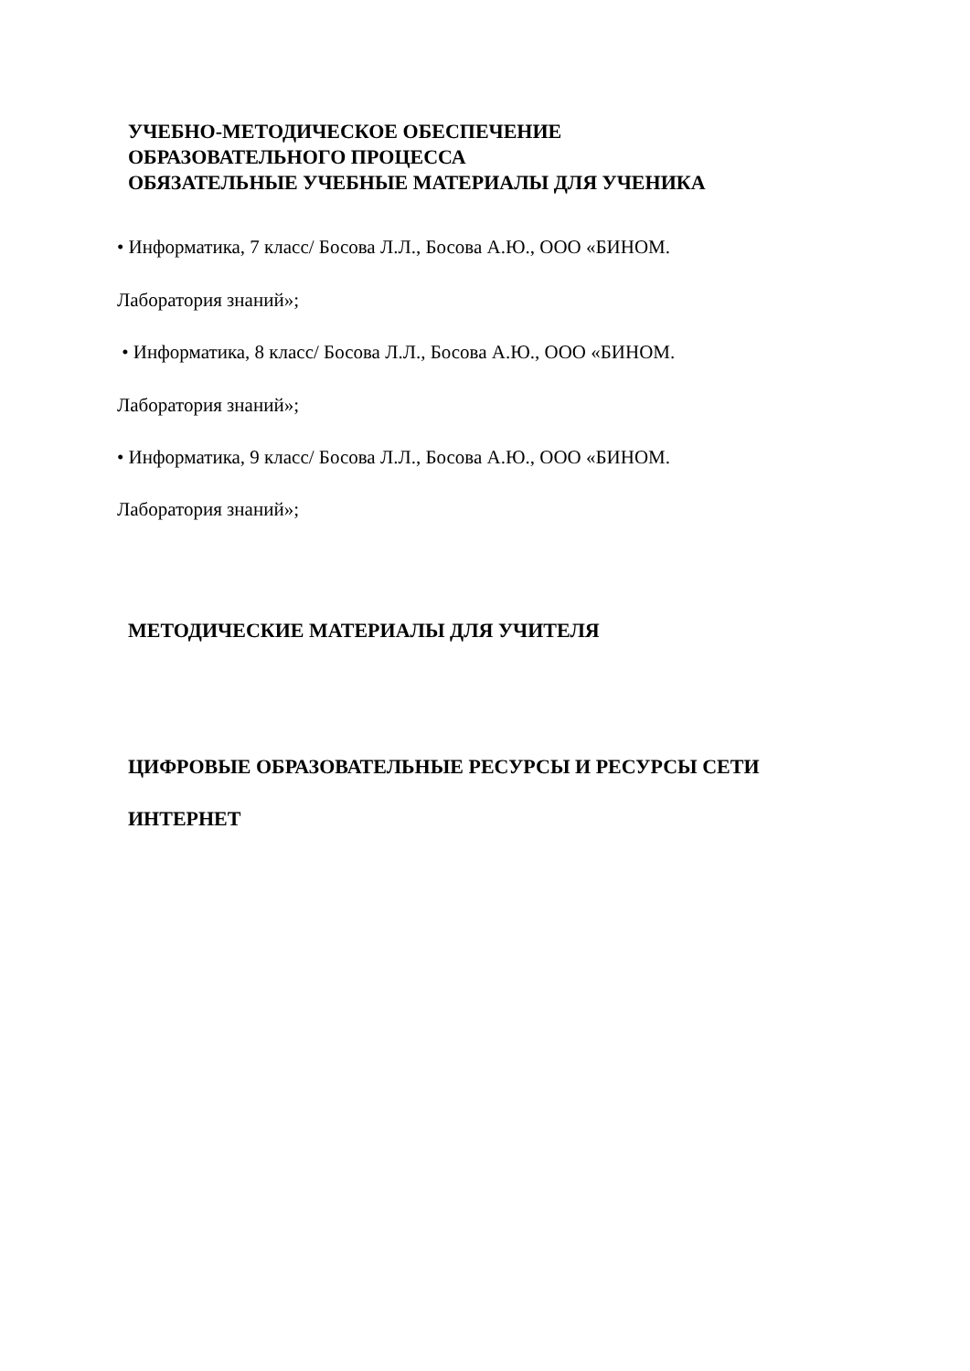УЧЕБНО-МЕТОДИЧЕСКОЕ ОБЕСПЕЧЕНИЕ
ОБРАЗОВАТЕЛЬНОГО ПРОЦЕССА
ОБЯЗАТЕЛЬНЫЕ УЧЕБНЫЕ МАТЕРИАЛЫ ДЛЯ УЧЕНИКА
• Информатика, 7 класс/ Босова Л.Л., Босова А.Ю., ООО «БИНОМ.
Лаборатория знаний»;
• Информатика, 8 класс/ Босова Л.Л., Босова А.Ю., ООО «БИНОМ.
Лаборатория знаний»;
• Информатика, 9 класс/ Босова Л.Л., Босова А.Ю., ООО «БИНОМ.
Лаборатория знаний»;
МЕТОДИЧЕСКИЕ МАТЕРИАЛЫ ДЛЯ УЧИТЕЛЯ
ЦИФРОВЫЕ ОБРАЗОВАТЕЛЬНЫЕ РЕСУРСЫ И РЕСУРСЫ СЕТИ
ИНТЕРНЕТ